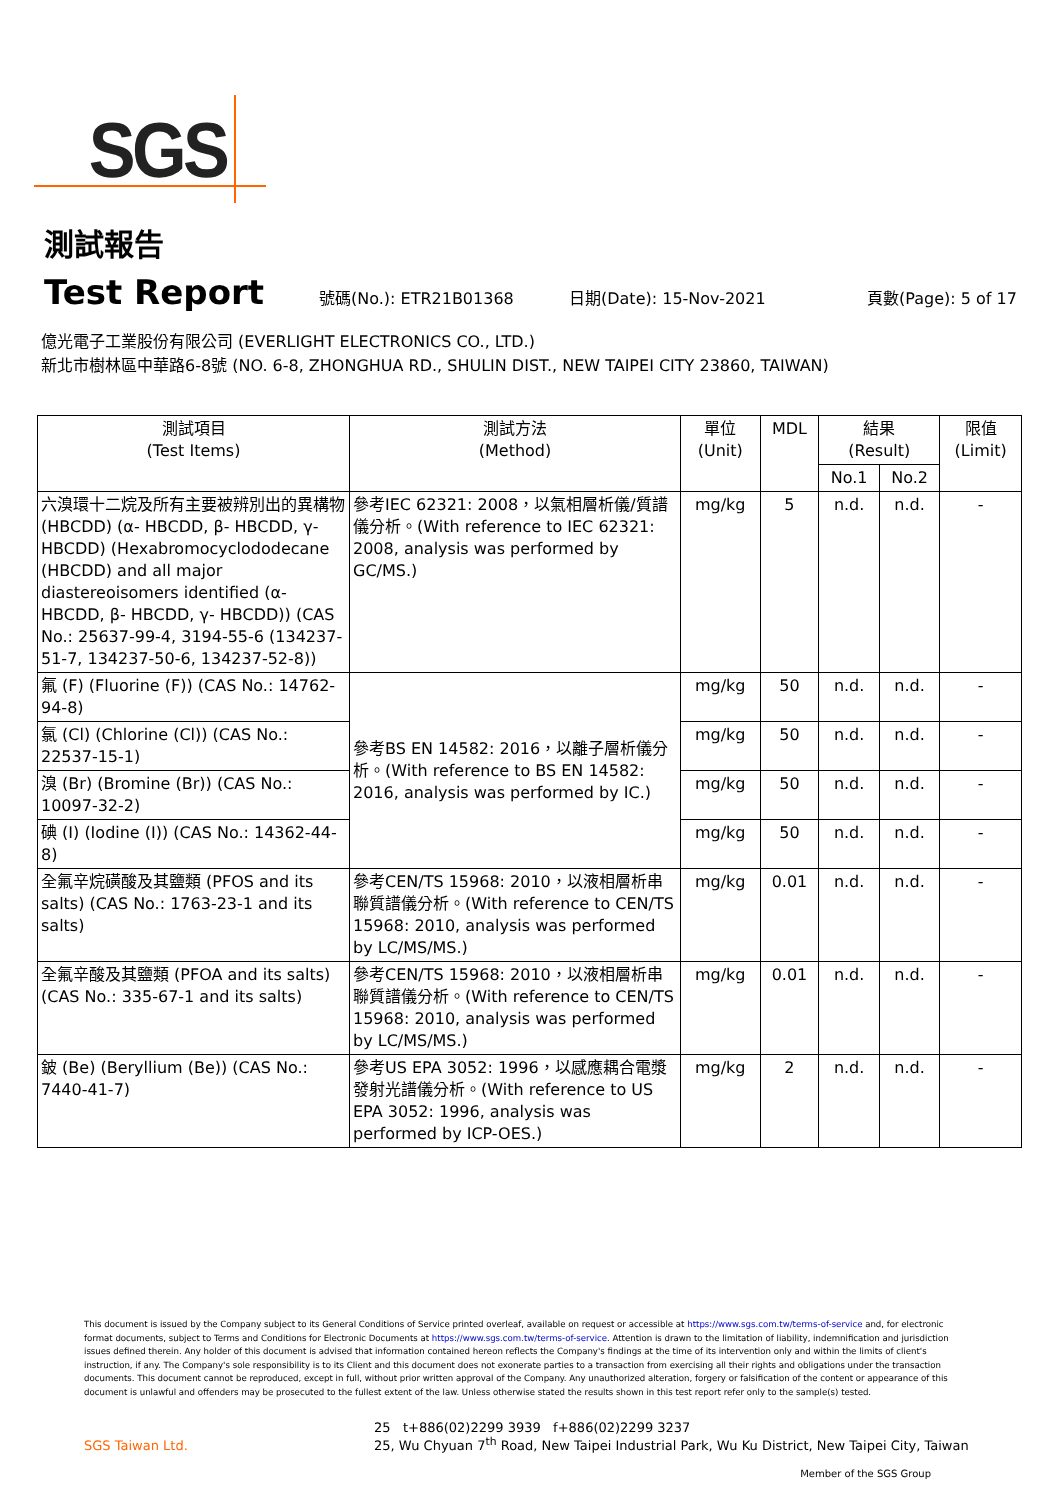SGS
測試報告
Test Report
號碼(No.): ETR21B01368 日期(Date): 15-Nov-2021 頁數(Page): 5 of 17
億光電子工業股份有限公司 (EVERLIGHT ELECTRONICS CO., LTD.)
新北市樹林區中華路6-8號 (NO. 6-8, ZHONGHUA RD., SHULIN DIST., NEW TAIPEI CITY 23860, TAIWAN)
| 測試項目 (Test Items) | 測試方法 (Method) | 單位 (Unit) | MDL | 結果 (Result) | | 限值 (Limit) |
| --- | --- | --- | --- | --- | --- | --- |
| | | | | No.1 | No.2 | |
| 六溴環十二烷及所有主要被辨別出的異構物 (HBCDD) (α- HBCDD, β- HBCDD, γ- HBCDD) (Hexabromocyclododecane (HBCDD) and all major diastereoisomers identified (α- HBCDD, β- HBCDD, γ- HBCDD)) (CAS No.: 25637-99-4, 3194-55-6 (134237-51-7, 134237-50-6, 134237-52-8)) | 參考IEC 62321: 2008，以氣相層析儀/質譜儀分析。(With reference to IEC 62321: 2008, analysis was performed by GC/MS.) | mg/kg | 5 | n.d. | n.d. | - |
| 氟 (F) (Fluorine (F)) (CAS No.: 14762-94-8) | 參考BS EN 14582: 2016，以離子層析儀分析。(With reference to BS EN 14582: 2016, analysis was performed by IC.) | mg/kg | 50 | n.d. | n.d. | - |
| 氯 (Cl) (Chlorine (Cl)) (CAS No.: 22537-15-1) | | mg/kg | 50 | n.d. | n.d. | - |
| 溴 (Br) (Bromine (Br)) (CAS No.: 10097-32-2) | | mg/kg | 50 | n.d. | n.d. | - |
| 碘 (I) (Iodine (I)) (CAS No.: 14362-44-8) | | mg/kg | 50 | n.d. | n.d. | - |
| 全氟辛烷磺酸及其鹽類 (PFOS and its salts) (CAS No.: 1763-23-1 and its salts) | 參考CEN/TS 15968: 2010，以液相層析串聯質譜儀分析。(With reference to CEN/TS 15968: 2010, analysis was performed by LC/MS/MS.) | mg/kg | 0.01 | n.d. | n.d. | - |
| 全氟辛酸及其鹽類 (PFOA and its salts) (CAS No.: 335-67-1 and its salts) | 參考CEN/TS 15968: 2010，以液相層析串聯質譜儀分析。(With reference to CEN/TS 15968: 2010, analysis was performed by LC/MS/MS.) | mg/kg | 0.01 | n.d. | n.d. | - |
| 鈹 (Be) (Beryllium (Be)) (CAS No.: 7440-41-7) | 參考US EPA 3052: 1996，以感應耦合電漿發射光譜儀分析。(With reference to US EPA 3052: 1996, analysis was performed by ICP-OES.) | mg/kg | 2 | n.d. | n.d. | - |
This document is issued by the Company subject to its General Conditions of Service printed overleaf, available on request or accessible at https://www.sgs.com.tw/terms-of-service and, for electronic format documents, subject to Terms and Conditions for Electronic Documents at https://www.sgs.com.tw/terms-of-service. Attention is drawn to the limitation of liability, indemnification and jurisdiction issues defined therein. Any holder of this document is advised that information contained hereon reflects the Company's findings at the time of its intervention only and within the limits of client's instruction, if any. The Company's sole responsibility is to its Client and this document does not exonerate parties to a transaction from exercising all their rights and obligations under the transaction documents. This document cannot be reproduced, except in full, without prior written approval of the Company. Any unauthorized alteration, forgery or falsification of the content or appearance of this document is unlawful and offenders may be prosecuted to the fullest extent of the law. Unless otherwise stated the results shown in this test report refer only to the sample(s) tested.
SGS Taiwan Ltd.
25 t+886(02)2299 3939 f+886(02)2299 3237
25, Wu Chyuan 7<sup>th</sup> Road, New Taipei Industrial Park, Wu Ku District, New Taipei City, Taiwan
Member of the SGS Group